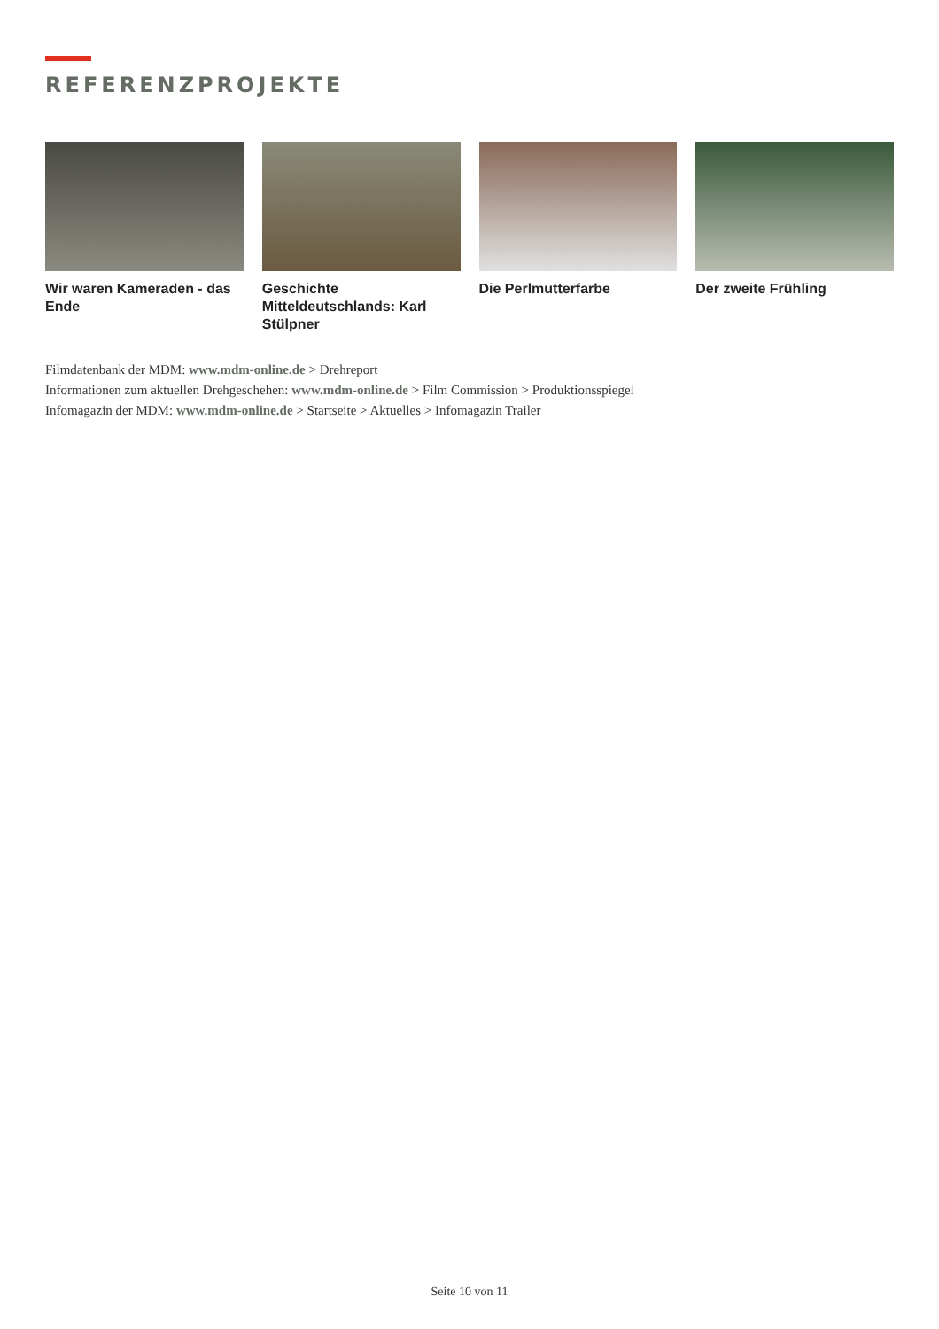REFERENZPROJEKTE
Wir waren Kameraden - das Ende
Geschichte Mitteldeutschlands: Karl Stülpner
Die Perlmutterfarbe Der zweite Frühling
Filmdatenbank der MDM: www.mdm-online.de > Drehreport
Informationen zum aktuellen Drehgeschehen: www.mdm-online.de > Film Commission > Produktionsspiegel
Infomagazin der MDM: www.mdm-online.de > Startseite > Aktuelles > Infomagazin Trailer
Seite 10 von 11